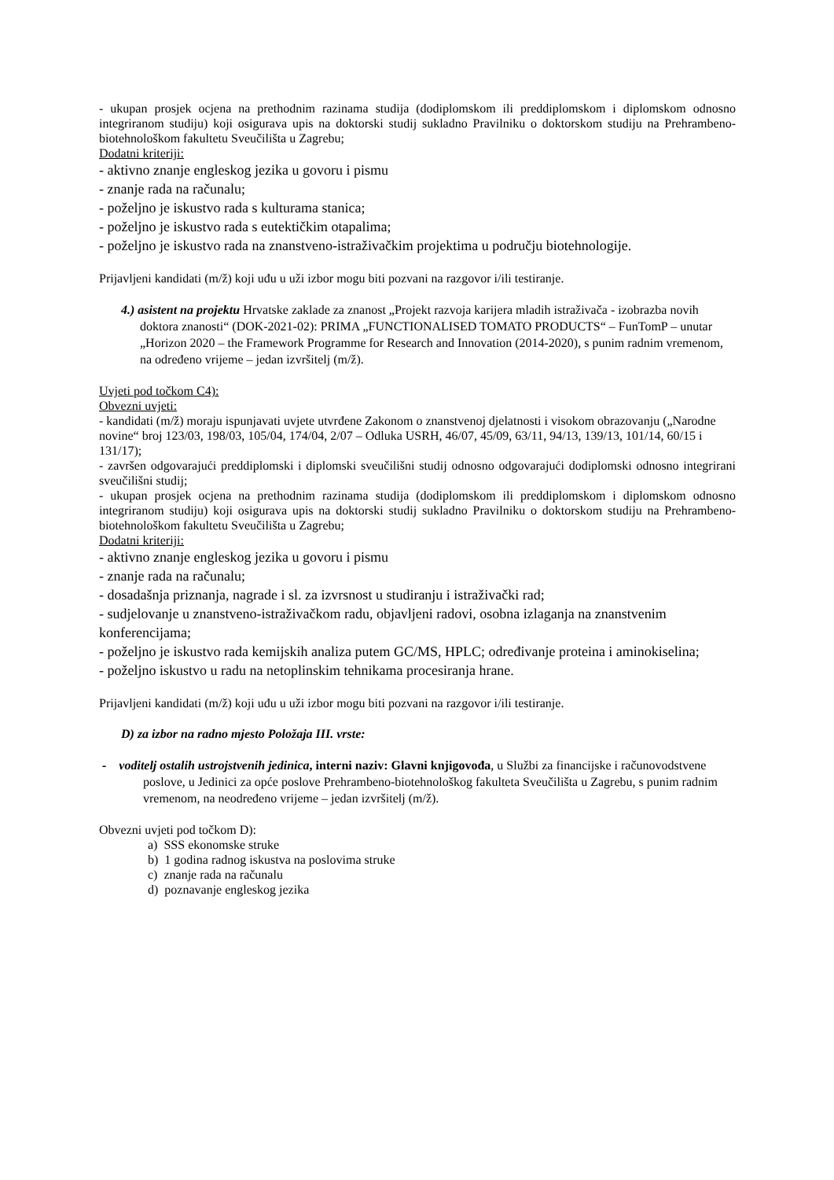- ukupan prosjek ocjena na prethodnim razinama studija (dodiplomskom ili preddiplomskom i diplomskom odnosno integriranom studiju) koji osigurava upis na doktorski studij sukladno Pravilniku o doktorskom studiju na Prehrambeno-biotehnološkom fakultetu Sveučilišta u Zagrebu;
Dodatni kriteriji:
- aktivno znanje engleskog jezika u govoru i pismu
- znanje rada na računalu;
- poželjno je iskustvo rada s kulturama stanica;
- poželjno je iskustvo rada s eutektičkim otapalima;
- poželjno je iskustvo rada na znanstveno-istraživačkim projektima u području biotehnologije.
Prijavljeni kandidati (m/ž) koji uđu u uži izbor mogu biti pozvani na razgovor i/ili testiranje.
4.) asistent na projektu Hrvatske zaklade za znanost „Projekt razvoja karijera mladih istraživača - izobrazba novih doktora znanosti“ (DOK-2021-02): PRIMA „FUNCTIONALISED TOMATO PRODUCTS“ – FunTomP – unutar „Horizon 2020 – the Framework Programme for Research and Innovation (2014-2020), s punim radnim vremenom, na određeno vrijeme – jedan izvršitelj (m/ž).
Uvjeti pod točkom C4):
Obvezni uvjeti:
- kandidati (m/ž) moraju ispunjavati uvjete utvrđene Zakonom o znanstvenoj djelatnosti i visokom obrazovanju („Narodne novine“ broj 123/03, 198/03, 105/04, 174/04, 2/07 – Odluka USRH, 46/07, 45/09, 63/11, 94/13, 139/13, 101/14, 60/15 i 131/17);
- završen odgovarajući preddiplomski i diplomski sveučilišni studij odnosno odgovarajući dodiplomski odnosno integrirani sveučilišni studij;
- ukupan prosjek ocjena na prethodnim razinama studija (dodiplomskom ili preddiplomskom i diplomskom odnosno integriranom studiju) koji osigurava upis na doktorski studij sukladno Pravilniku o doktorskom studiju na Prehrambeno-biotehnološkom fakultetu Sveučilišta u Zagrebu;
Dodatni kriteriji:
- aktivno znanje engleskog jezika u govoru i pismu
- znanje rada na računalu;
- dosadašnja priznanja, nagrade i sl. za izvrsnost u studiranju i istraživački rad;
- sudjelovanje u znanstveno-istraživačkom radu, objavljeni radovi, osobna izlaganja na znanstvenim konferencijama;
- poželjno je iskustvo rada kemijskih analiza putem GC/MS, HPLC; određivanje proteina i aminokiselina;
- poželjno iskustvo u radu na netoplinskim tehnikama procesiranja hrane.
Prijavljeni kandidati (m/ž) koji uđu u uži izbor mogu biti pozvani na razgovor i/ili testiranje.
D) za izbor na radno mjesto Položaja III. vrste:
- voditelj ostalih ustrojstvenih jedinica, interni naziv: Glavni knjigovođa, u Službi za financijske i računovodstvene poslove, u Jedinici za opće poslove Prehrambeno-biotehnološkog fakulteta Sveučilišta u Zagrebu, s punim radnim vremenom, na neodređeno vrijeme – jedan izvršitelj (m/ž).
Obvezni uvjeti pod točkom D):
a) SSS ekonomske struke
b) 1 godina radnog iskustva na poslovima struke
c) znanje rada na računalu
d) poznavanje engleskog jezika